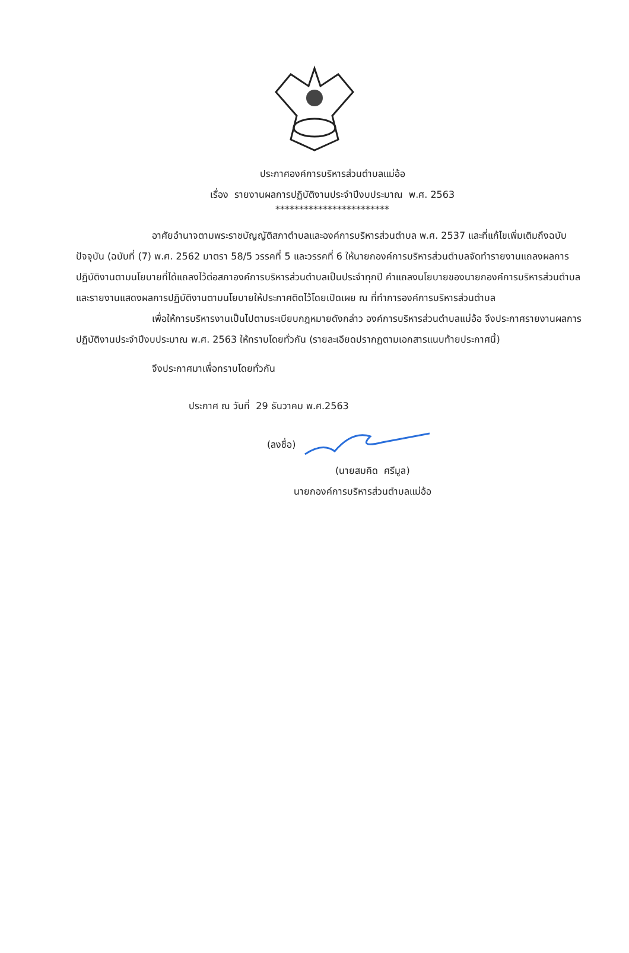ประกาศองค์การบริหารส่วนตำบลแม่อ้อ
เรื่อง รายงานผลการปฏิบัติงานประจำปีงบประมาณ พ.ศ. 2563
************************
อาศัยอำนาจตามพระราชบัญญัติสภาตำบลและองค์การบริหารส่วนตำบล พ.ศ. 2537 และที่แก้ไขเพิ่มเติมถึงฉบับปัจจุบัน (ฉบับที่ (7) พ.ศ. 2562 มาตรา 58/5 วรรคที่ 5 และวรรคที่ 6 ให้นายกองค์การบริหารส่วนตำบลจัดทำรายงานแถลงผลการปฏิบัติงานตามนโยบายที่ได้แถลงไว้ต่อสภาองค์การบริหารส่วนตำบลเป็นประจำทุกปี คำแถลงนโยบายของนายกองค์การบริหารส่วนตำบลและรายงานแสดงผลการปฏิบัติงานตามนโยบายให้ประกาศติดไว้โดยเปิดเผย ณ ที่ทำการองค์การบริหารส่วนตำบล
เพื่อให้การบริหารงานเป็นไปตามระเบียบกฎหมายดังกล่าว องค์การบริหารส่วนตำบลแม่อ้อ จึงประกาศรายงานผลการปฏิบัติงานประจำปีงบประมาณ พ.ศ. 2563 ให้ทราบโดยทั่วกัน (รายละเอียดปรากฏตามเอกสารแนบท้ายประกาศนี้)
จึงประกาศมาเพื่อทราบโดยทั่วกัน
ประกาศ ณ วันที่ 29 ธันวาคม พ.ศ.2563
(ลงชื่อ)
(นายสมคิด ศรีมูล)
นายกองค์การบริหารส่วนตำบลแม่อ้อ